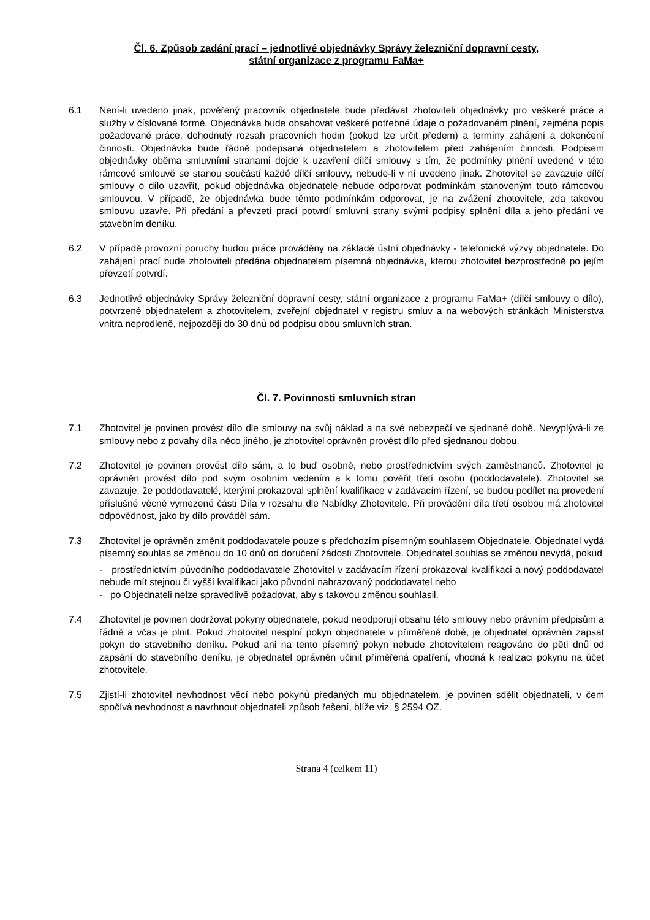Čl. 6. Způsob zadání prací – jednotlivé objednávky Správy železniční dopravní cesty,
státní organizace z programu FaMa+
6.1 Není-li uvedeno jinak, pověřený pracovník objednatele bude předávat zhotoviteli objednávky pro veškeré práce a služby v číslované formě. Objednávka bude obsahovat veškeré potřebné údaje o požadovaném plnění, zejména popis požadované práce, dohodnutý rozsah pracovních hodin (pokud lze určit předem) a termíny zahájení a dokončení činnosti. Objednávka bude řádně podepsaná objednatelem a zhotovitelem před zahájením činnosti. Podpisem objednávky oběma smluvními stranami dojde k uzavření dílčí smlouvy s tím, že podmínky plnění uvedené v této rámcové smlouvě se stanou součástí každé dílčí smlouvy, nebude-li v ní uvedeno jinak. Zhotovitel se zavazuje dílčí smlouvy o dílo uzavřít, pokud objednávka objednatele nebude odporovat podmínkám stanoveným touto rámcovou smlouvou. V případě, že objednávka bude těmto podmínkám odporovat, je na zvážení zhotovitele, zda takovou smlouvu uzavře. Při předání a převzetí prací potvrdí smluvní strany svými podpisy splnění díla a jeho předání ve stavebním deníku.
6.2 V případě provozní poruchy budou práce prováděny na základě ústní objednávky - telefonické výzvy objednatele. Do zahájení prací bude zhotoviteli předána objednatelem písemná objednávka, kterou zhotovitel bezprostředně po jejím převzetí potvrdí.
6.3 Jednotlivé objednávky Správy železniční dopravní cesty, státní organizace z programu FaMa+ (dílčí smlouvy o dílo), potvrzené objednatelem a zhotovitelem, zveřejní objednatel v registru smluv a na webových stránkách Ministerstva vnitra neprodleně, nejpozději do 30 dnů od podpisu obou smluvních stran.
Čl. 7. Povinnosti smluvních stran
7.1 Zhotovitel je povinen provést dílo dle smlouvy na svůj náklad a na své nebezpečí ve sjednané době. Nevyplývá-li ze smlouvy nebo z povahy díla něco jiného, je zhotovitel oprávněn provést dílo před sjednanou dobou.
7.2 Zhotovitel je povinen provést dílo sám, a to buď osobně, nebo prostřednictvím svých zaměstnanců. Zhotovitel je oprávněn provést dílo pod svým osobním vedením a k tomu pověřit třetí osobu (poddodavatele). Zhotovitel se zavazuje, že poddodavatelé, kterými prokazoval splnění kvalifikace v zadávacím řízení, se budou podílet na provedení příslušné věcně vymezené části Díla v rozsahu dle Nabídky Zhotovitele. Při provádění díla třetí osobou má zhotovitel odpovědnost, jako by dílo prováděl sám.
7.3 Zhotovitel je oprávněn změnit poddodavatele pouze s předchozím písemným souhlasem Objednatele. Objednatel vydá písemný souhlas se změnou do 10 dnů od doručení žádosti Zhotovitele. Objednatel souhlas se změnou nevydá, pokud
- prostřednictvím původního poddodavatele Zhotovitel v zadávacím řízení prokazoval kvalifikaci a nový poddodavatel nebude mít stejnou či vyšší kvalifikaci jako původní nahrazovaný poddodavatel nebo
- po Objednateli nelze spravedlivě požadovat, aby s takovou změnou souhlasil.
7.4 Zhotovitel je povinen dodržovat pokyny objednatele, pokud neodporují obsahu této smlouvy nebo právním předpisům a řádně a včas je plnit. Pokud zhotovitel nesplní pokyn objednatele v přiměřené době, je objednatel oprávněn zapsat pokyn do stavebního deníku. Pokud ani na tento písemný pokyn nebude zhotovitelem reagováno do pěti dnů od zapsání do stavebního deníku, je objednatel oprávněn učinit přiměřená opatření, vhodná k realizaci pokynu na účet zhotovitele.
7.5 Zjistí-li zhotovitel nevhodnost věcí nebo pokynů předaných mu objednatelem, je povinen sdělit objednateli, v čem spočívá nevhodnost a navrhnout objednateli způsob řešení, blíže viz. § 2594 OZ.
Strana 4 (celkem 11)